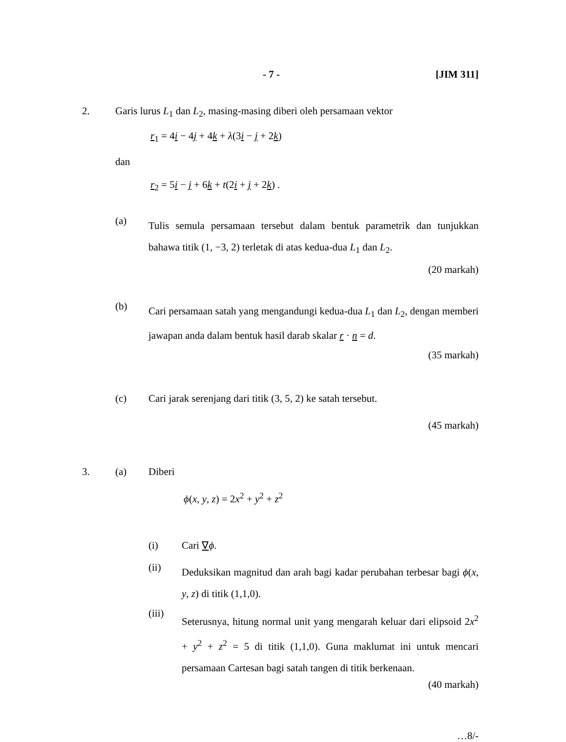- 7 - [JIM 311]
2. Garis lurus L<sub>1</sub> dan L<sub>2</sub>, masing-masing diberi oleh persamaan vektor
r<sub>1</sub> = 4i − 4j + 4k + λ(3i − j + 2k)
dan
r<sub>2</sub> = 5i − j + 6k + t(2i + j + 2k) .
(a)
Tulis semula persamaan tersebut dalam bentuk parametrik dan tunjukkan bahawa titik (1, −3, 2) terletak di atas kedua-dua L<sub>1</sub> dan L<sub>2</sub>.
(20 markah)
(b)
Cari persamaan satah yang mengandungi kedua-dua L<sub>1</sub> dan L<sub>2</sub>, dengan memberi jawapan anda dalam bentuk hasil darab skalar r · n = d.
(35 markah)
(c) Cari jarak serenjang dari titik (3, 5, 2) ke satah tersebut.
(45 markah)
3. (a) Diberi
ϕ(x, y, z) = 2x<sup>2</sup> + y<sup>2</sup> + z<sup>2</sup>
(i) Cari ∇ϕ.
(ii)
Deduksikan magnitud dan arah bagi kadar perubahan terbesar bagi ϕ(x, y, z) di titik (1,1,0).
(iii)
Seterusnya, hitung normal unit yang mengarah keluar dari elipsoid 2x<sup>2</sup> + y<sup>2</sup> + z<sup>2</sup> = 5 di titik (1,1,0). Guna maklumat ini untuk mencari persamaan Cartesan bagi satah tangen di titik berkenaan.
(40 markah)
…8/-